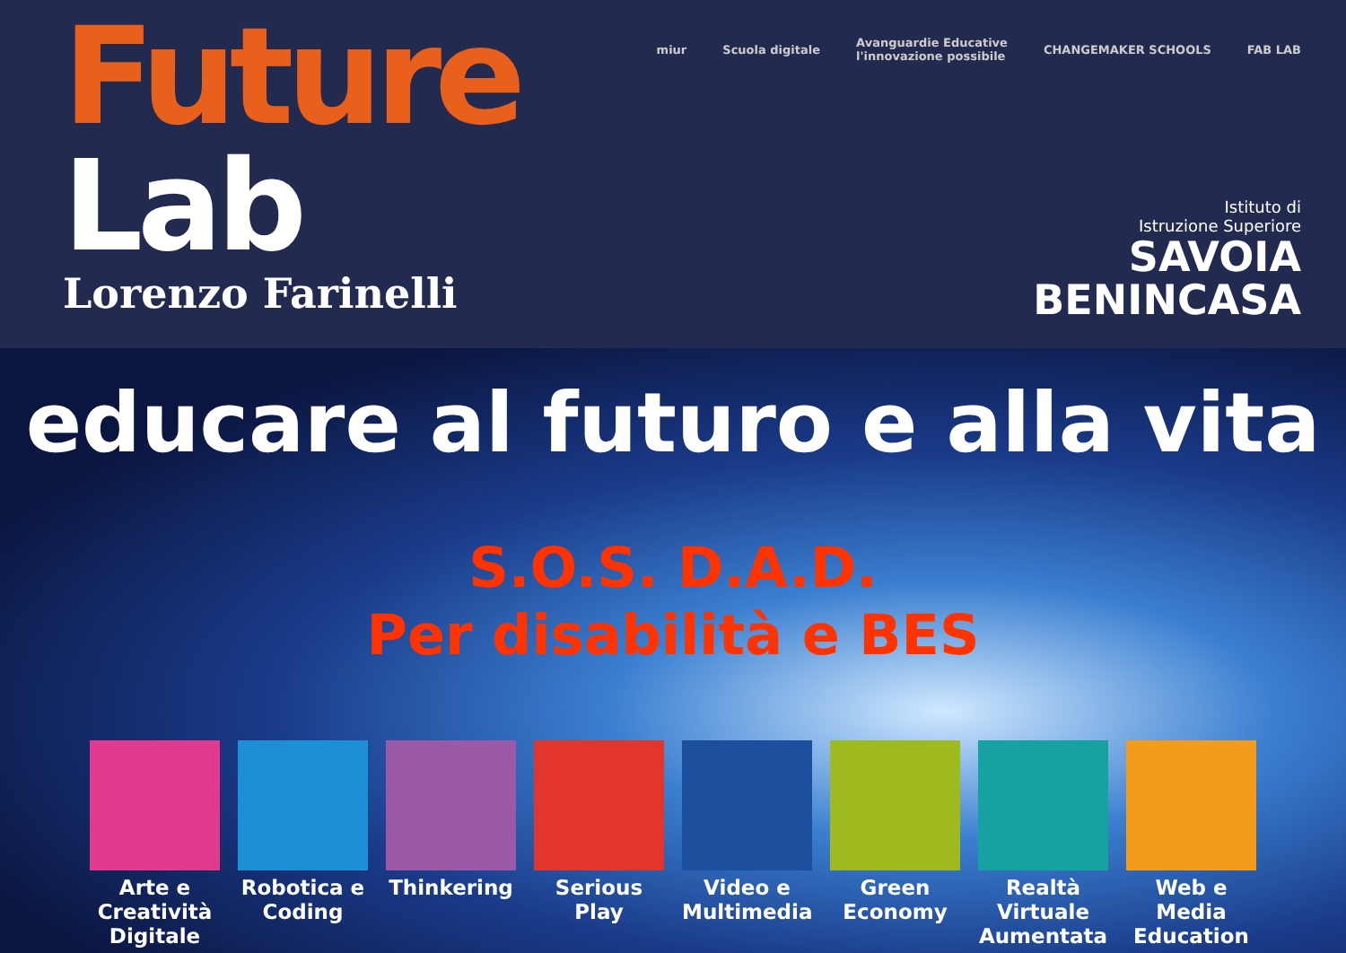Future
Lab
Lorenzo Farinelli
miur Scuola digitale Avanguardie Educative
l'innovazione possibile CHANGEMAKER SCHOOLS FAB LAB
Istituto di
Istruzione Superiore
SAVOIA
BENINCASA
educare al futuro e alla vita
S.O.S. D.A.D.
Per disabilità e BES
Arte e Creatività Digitale
Robotica e Coding
Thinkering Serious Play Video e Multimedia
Green Economy Realtà Virtuale Aumentata
Web e Media Education